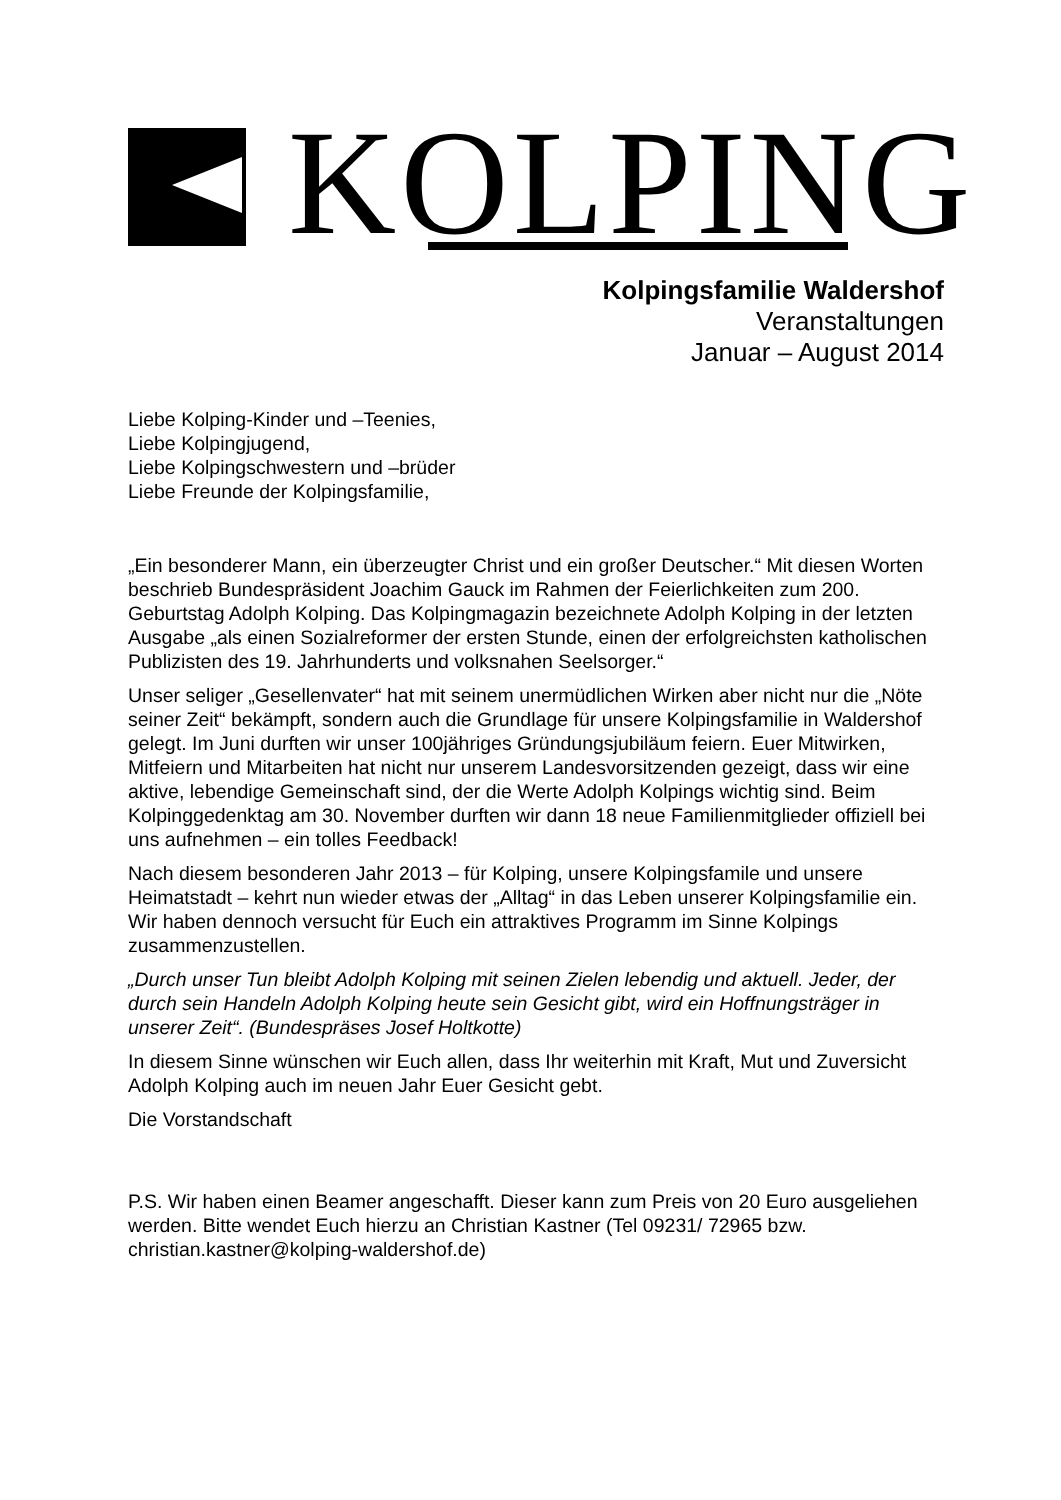KOLPING
Kolpingsfamilie Waldershof
Veranstaltungen
Januar – August 2014
Liebe Kolping-Kinder und –Teenies,
Liebe Kolpingjugend,
Liebe Kolpingschwestern und –brüder
Liebe Freunde der Kolpingsfamilie,
„Ein besonderer Mann, ein überzeugter Christ und ein großer Deutscher.“ Mit diesen Worten beschrieb Bundespräsident Joachim Gauck im Rahmen der Feierlichkeiten zum 200. Geburtstag Adolph Kolping. Das Kolpingmagazin bezeichnete Adolph Kolping in der letzten Ausgabe „als einen Sozialreformer der ersten Stunde, einen der erfolgreichsten katholischen Publizisten des 19. Jahrhunderts und volksnahen Seelsorger.“
Unser seliger „Gesellenvater“ hat mit seinem unermüdlichen Wirken aber nicht nur die „Nöte seiner Zeit“ bekämpft, sondern auch die Grundlage für unsere Kolpingsfamilie in Waldershof gelegt. Im Juni durften wir unser 100jähriges Gründungsjubiläum feiern. Euer Mitwirken, Mitfeiern und Mitarbeiten hat nicht nur unserem Landesvorsitzenden gezeigt, dass wir eine aktive, lebendige Gemeinschaft sind, der die Werte Adolph Kolpings wichtig sind. Beim Kolpinggedenktag am 30. November durften wir dann 18 neue Familienmitglieder offiziell bei uns aufnehmen – ein tolles Feedback!
Nach diesem besonderen Jahr 2013 – für Kolping, unsere Kolpingsfamile und unsere Heimatstadt – kehrt nun wieder etwas der „Alltag“ in das Leben unserer Kolpingsfamilie ein. Wir haben dennoch versucht für Euch ein attraktives Programm im Sinne Kolpings zusammenzustellen.
„Durch unser Tun bleibt Adolph Kolping mit seinen Zielen lebendig und aktuell. Jeder, der durch sein Handeln Adolph Kolping heute sein Gesicht gibt, wird ein Hoffnungsträger in unserer Zeit“. (Bundespräses Josef Holtkotte)
In diesem Sinne wünschen wir Euch allen, dass Ihr weiterhin mit Kraft, Mut und Zuversicht Adolph Kolping auch im neuen Jahr Euer Gesicht gebt.
Die Vorstandschaft
P.S. Wir haben einen Beamer angeschafft. Dieser kann zum Preis von 20 Euro ausgeliehen werden. Bitte wendet Euch hierzu an Christian Kastner (Tel 09231/ 72965 bzw. christian.kastner@kolping-waldershof.de)